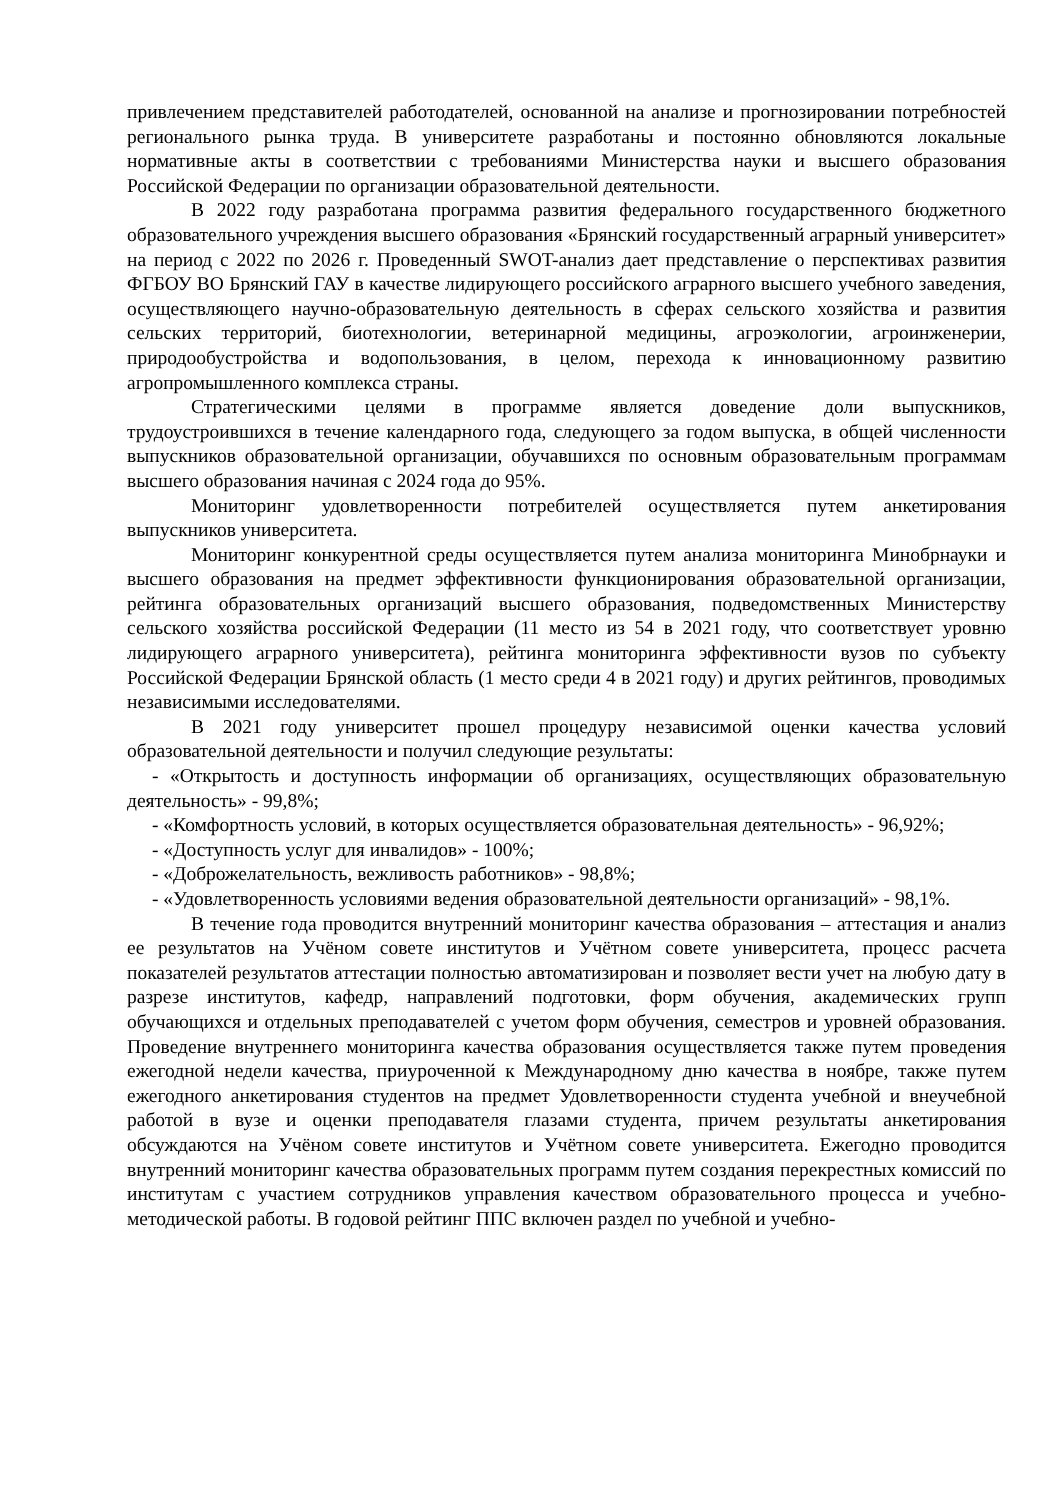привлечением представителей работодателей, основанной на анализе и прогнозировании потребностей регионального рынка труда. В университете разработаны и постоянно обновляются локальные нормативные акты в соответствии с требованиями Министерства науки и высшего образования Российской Федерации по организации образовательной деятельности.
В 2022 году разработана программа развития федерального государственного бюджетного образовательного учреждения высшего образования «Брянский государственный аграрный университет» на период с 2022 по 2026 г. Проведенный SWOT-анализ дает представление о перспективах развития ФГБОУ ВО Брянский ГАУ в качестве лидирующего российского аграрного высшего учебного заведения, осуществляющего научно-образовательную деятельность в сферах сельского хозяйства и развития сельских территорий, биотехнологии, ветеринарной медицины, агроэкологии, агроинженерии, природообустройства и водопользования, в целом, перехода к инновационному развитию агропромышленного комплекса страны.
Стратегическими целями в программе является доведение доли выпускников, трудоустроившихся в течение календарного года, следующего за годом выпуска, в общей численности выпускников образовательной организации, обучавшихся по основным образовательным программам высшего образования начиная с 2024 года до 95%.
Мониторинг удовлетворенности потребителей осуществляется путем анкетирования выпускников университета.
Мониторинг конкурентной среды осуществляется путем анализа мониторинга Минобрнауки и высшего образования на предмет эффективности функционирования образовательной организации, рейтинга образовательных организаций высшего образования, подведомственных Министерству сельского хозяйства российской Федерации (11 место из 54 в 2021 году, что соответствует уровню лидирующего аграрного университета), рейтинга мониторинга эффективности вузов по субъекту Российской Федерации Брянской область (1 место среди 4 в 2021 году) и других рейтингов, проводимых независимыми исследователями.
В 2021 году университет прошел процедуру независимой оценки качества условий образовательной деятельности и получил следующие результаты:
- «Открытость и доступность информации об организациях, осуществляющих образовательную деятельность» - 99,8%;
- «Комфортность условий, в которых осуществляется образовательная деятельность» - 96,92%;
- «Доступность услуг для инвалидов» - 100%;
- «Доброжелательность, вежливость работников» - 98,8%;
- «Удовлетворенность условиями ведения образовательной деятельности организаций» - 98,1%.
В течение года проводится внутренний мониторинг качества образования – аттестация и анализ ее результатов на Учёном совете институтов и Учётном совете университета, процесс расчета показателей результатов аттестации полностью автоматизирован и позволяет вести учет на любую дату в разрезе институтов, кафедр, направлений подготовки, форм обучения, академических групп обучающихся и отдельных преподавателей с учетом форм обучения, семестров и уровней образования. Проведение внутреннего мониторинга качества образования осуществляется также путем проведения ежегодной недели качества, приуроченной к Международному дню качества в ноябре, также путем ежегодного анкетирования студентов на предмет Удовлетворенности студента учебной и внеучебной работой в вузе и оценки преподавателя глазами студента, причем результаты анкетирования обсуждаются на Учёном совете институтов и Учётном совете университета. Ежегодно проводится внутренний мониторинг качества образовательных программ путем создания перекрестных комиссий по институтам с участием сотрудников управления качеством образовательного процесса и учебно-методической работы. В годовой рейтинг ППС включен раздел по учебной и учебно-